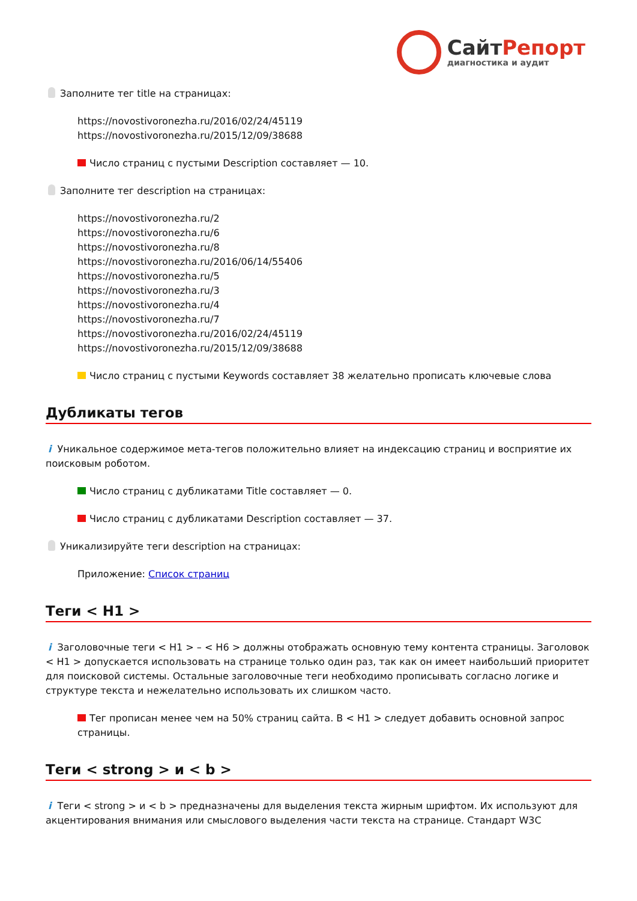СайтРепорт
диагностика и аудит
Заполните тег title на страницах:
https://novostivoronezha.ru/2016/02/24/45119
https://novostivoronezha.ru/2015/12/09/38688
Число страниц с пустыми Description составляет — 10.
Заполните тег description на страницах:
https://novostivoronezha.ru/2
https://novostivoronezha.ru/6
https://novostivoronezha.ru/8
https://novostivoronezha.ru/2016/06/14/55406
https://novostivoronezha.ru/5
https://novostivoronezha.ru/3
https://novostivoronezha.ru/4
https://novostivoronezha.ru/7
https://novostivoronezha.ru/2016/02/24/45119
https://novostivoronezha.ru/2015/12/09/38688
Число страниц с пустыми Keywords составляет 38 желательно прописать ключевые слова
Дубликаты тегов
i Уникальное содержимое мета-тегов положительно влияет на индексацию страниц и восприятие их поисковым роботом.
Число страниц с дубликатами Title составляет — 0.
Число страниц с дубликатами Description составляет — 37.
Уникализируйте теги description на страницах:
Приложение: Список страниц
Теги < H1 >
i Заголовочные теги < H1 > – < H6 > должны отображать основную тему контента страницы. Заголовок < H1 > допускается использовать на странице только один раз, так как он имеет наибольший приоритет для поисковой системы. Остальные заголовочные теги необходимо прописывать согласно логике и структуре текста и нежелательно использовать их слишком часто.
Тег прописан менее чем на 50% страниц сайта. В < H1 > следует добавить основной запрос страницы.
Теги < strong > и < b >
i Теги < strong > и < b > предназначены для выделения текста жирным шрифтом. Их используют для акцентирования внимания или смыслового выделения части текста на странице. Стандарт W3C